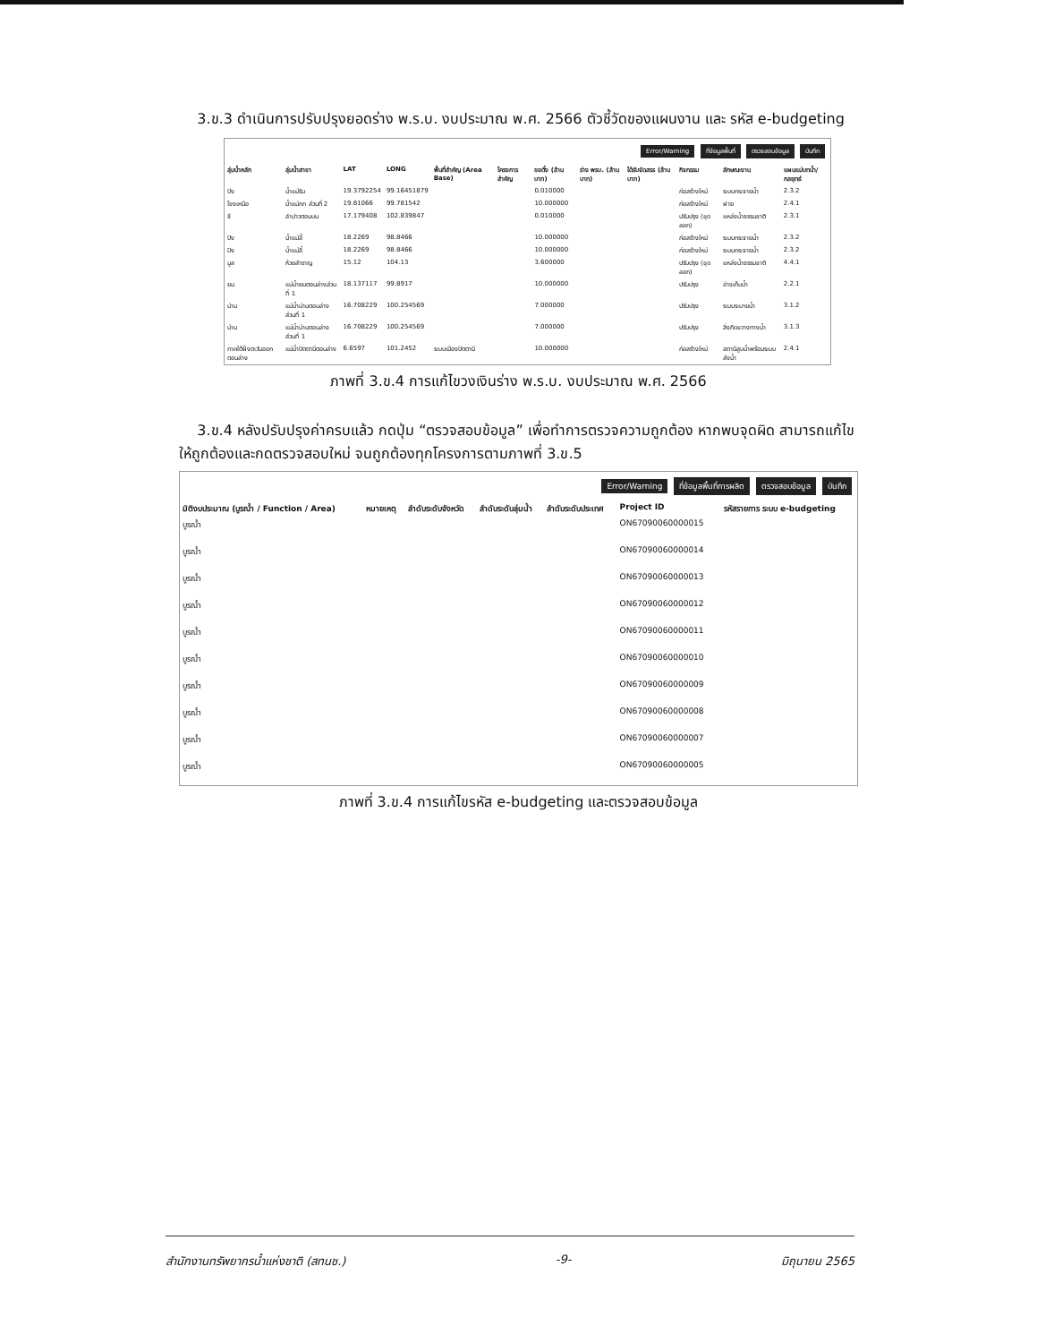3.ข.3 ดำเนินการปรับปรุงยอดร่าง พ.ร.บ. งบประมาณ พ.ศ. 2566 ตัวชี้วัดของแผนงาน และ รหัส e-budgeting
Error/Warning ที่ข้อมูลพื้นที่ ตรวจสอบข้อมูล บันทึก
| ลุ่มน้ำหลัก | ลุ่มน้ำสาขา | LAT | LONG | พื้นที่สำคัญ (Area Base) | โครงการสำคัญ | ขอตั้ง (ล้านบาท) | ร่าง พรบ. (ล้านบาท) | ได้รับจัดสรร (ล้านบาท) | กิจกรรม | ลักษณะงาน | แผนแม่บทน้ำ/กลยุทธ์ |
| --- | --- | --- | --- | --- | --- | --- | --- | --- | --- | --- | --- |
| ปิง | น้ำแม่ริม | 19.3792254 | 99.16451879 | | | 0.010000 | | | ก่อสร้างใหม่ | ระบบกระจายน้ำ | 2.3.2 |
| โขงเหนือ | น้ำแม่กก ส่วนที่ 2 | 19.81066 | 99.781542 | | | 10.000000 | | | ก่อสร้างใหม่ | ฝาย | 2.4.1 |
| ชี | ลำปาวตอนบน | 17.179408 | 102.839847 | | | 0.010000 | | | ปรับปรุง (ขุดลอก) | แหล่งน้ำธรรมชาติ | 2.3.1 |
| ปิง | น้ำแม่ลี้ | 18.2269 | 98.8466 | | | 10.000000 | | | ก่อสร้างใหม่ | ระบบกระจายน้ำ | 2.3.2 |
| ปิง | น้ำแม่ลี้ | 18.2269 | 98.8466 | | | 10.000000 | | | ก่อสร้างใหม่ | ระบบกระจายน้ำ | 2.3.2 |
| มูล | ห้วยสำราญ | 15.12 | 104.13 | | | 3.600000 | | | ปรับปรุง (ขุดลอก) | แหล่งน้ำธรรมชาติ | 4.4.1 |
| ยม | แม่น้ำยมตอนล่างส่วนที่ 1 | 18.137117 | 99.8917 | | | 10.000000 | | | ปรับปรุง | อ่างเก็บน้ำ | 2.2.1 |
| น่าน | แม่น้ำน่านตอนล่างส่วนที่ 1 | 16.708229 | 100.254569 | | | 7.000000 | | | ปรับปรุง | ระบบระบายน้ำ | 3.1.2 |
| น่าน | แม่น้ำน่านตอนล่างส่วนที่ 1 | 16.708229 | 100.254569 | | | 7.000000 | | | ปรับปรุง | สิ่งกีดขวางทางน้ำ | 3.1.3 |
| ภาคใต้ฝั่งตะวันออกตอนล่าง | แม่น้ำปัตตานีตอนล่าง | 6.6597 | 101.2452 | ระบบเมืองปัตตานี | | 10.000000 | | | ก่อสร้างใหม่ | สถานีสูบน้ำพร้อมระบบส่งน้ำ | 2.4.1 |
ภาพที่ 3.ข.4 การแก้ไขวงเงินร่าง พ.ร.บ. งบประมาณ พ.ศ. 2566
3.ข.4 หลังปรับปรุงค่าครบแล้ว กดปุ่ม “ตรวจสอบข้อมูล” เพื่อทำการตรวจความถูกต้อง หากพบจุดผิด สามารถแก้ไขให้ถูกต้องและกดตรวจสอบใหม่ จนถูกต้องทุกโครงการตามภาพที่ 3.ข.5
Error/Warning ที่ข้อมูลพื้นที่การผลิต ตรวจสอบข้อมูล บันทึก
| มิติงบประมาณ (บูรณ้ำ / Function / Area) | หมายเหตุ | ลำดับระดับจังหวัด | ลำดับระดับลุ่มน้ำ | ลำดับระดับประเทศ | Project ID | รหัสรายการ ระบบ e-budgeting |
| --- | --- | --- | --- | --- | --- | --- |
| บูรณ้ำ | | | | | ON67090060000015 | |
| บูรณ้ำ | | | | | ON67090060000014 | |
| บูรณ้ำ | | | | | ON67090060000013 | |
| บูรณ้ำ | | | | | ON67090060000012 | |
| บูรณ้ำ | | | | | ON67090060000011 | |
| บูรณ้ำ | | | | | ON67090060000010 | |
| บูรณ้ำ | | | | | ON67090060000009 | |
| บูรณ้ำ | | | | | ON67090060000008 | |
| บูรณ้ำ | | | | | ON67090060000007 | |
| บูรณ้ำ | | | | | ON67090060000005 | |
ภาพที่ 3.ข.4 การแก้ไขรหัส e-budgeting และตรวจสอบข้อมูล
สำนักงานทรัพยากรน้ำแห่งชาติ (สทนช.) -9- มิถุนายน 2565